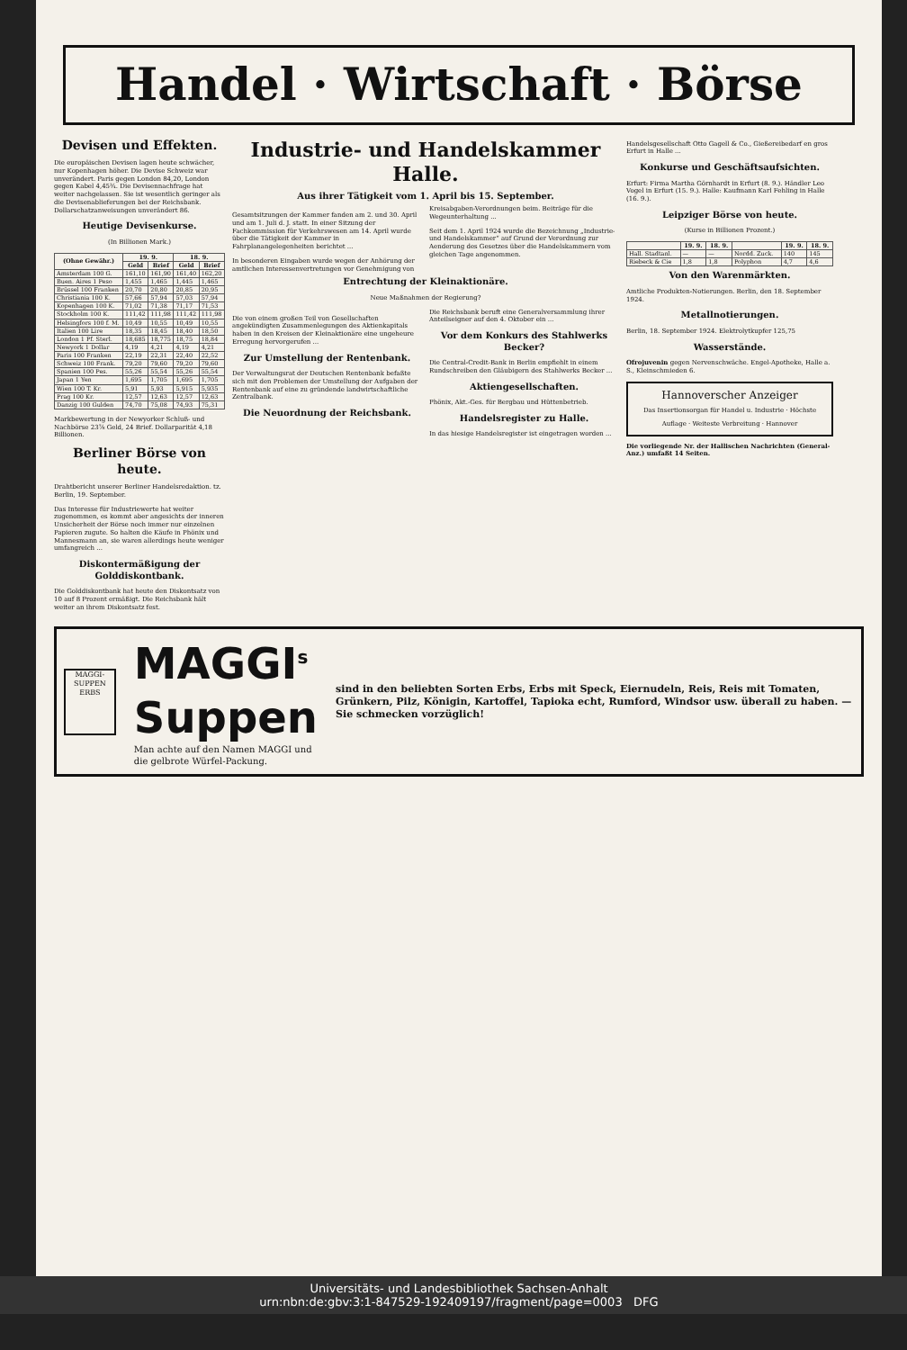Handel · Wirtschaft · Börse
Devisen und Effekten.
Die europäischen Devisen lagen heute schwächer, nur Kopenhagen höher. Die Devise Schweiz war unverändert. Paris gegen London 84,20, London gegen Kabel 4,45¾. Die Devisennachfrage hat weiter nachgelassen. Sie ist wesentlich geringer als die Devisenablieferungen bei der Reichsbank. Dollarschatzanweisungen unverändert 86.
Heutige Devisenkurse.
(In Billionen Mark.)
| (Ohne Gewähr.) | 19. 9. | | 18. 9. | |
| --- | --- | --- | --- | --- |
| | Geld | Brief | Geld | Brief |
| Amsterdam 100 G. | 161,10 | 161,90 | 161,40 | 162,20 |
| Buen. Aires 1 Peso | 1,455 | 1,465 | 1,445 | 1,465 |
| Brüssel 100 Franken | 20,70 | 20,80 | 20,85 | 20,95 |
| Christiania 100 K. | 57,66 | 57,94 | 57,03 | 57,94 |
| Kopenhagen 100 K. | 71,02 | 71,38 | 71,17 | 71,53 |
| Stockholm 100 K. | 111,42 | 111,98 | 111,42 | 111,98 |
| Helsingfors 100 f. M. | 10,49 | 10,55 | 10,49 | 10,55 |
| Italien 100 Lire | 18,35 | 18,45 | 18,40 | 18,50 |
| London 1 Pf. Sterl. | 18,685 | 18,775 | 18,75 | 18,84 |
| Newyork 1 Dollar | 4,19 | 4,21 | 4,19 | 4,21 |
| Paris 100 Franken | 22,19 | 22,31 | 22,40 | 22,52 |
| Schweiz 100 Frank. | 79,20 | 79,60 | 79,20 | 79,60 |
| Spanien 100 Pes. | 55,26 | 55,54 | 55,26 | 55,54 |
| Japan 1 Yen | 1,695 | 1,705 | 1,695 | 1,705 |
| Wien 100 T. Kr. | 5,91 | 5,93 | 5,915 | 5,935 |
| Prag 100 Kr. | 12,57 | 12,63 | 12,57 | 12,63 |
| Danzig 100 Gulden | 74,70 | 75,08 | 74,93 | 75,31 |
Markbewertung in der Newyorker Schluß- und Nachbörse 23⅞ Geld, 24 Brief. Dollarparität 4,18 Billionen.
Berliner Börse von heute.
Drahtbericht unserer Berliner Handelsredaktion. tz. Berlin, 19. September.
Das Interesse für Industriewerte hat weiter zugenommen, es kommt aber angesichts der inneren Unsicherheit der Börse noch immer nur einzelnen Papieren zugute. So halten die Käufe in Phönix und Mannesmann an, sie waren allerdings heute weniger umfangreich ...
Diskontermäßigung der Golddiskontbank.
Die Golddiskontbank hat heute den Diskontsatz von 10 auf 8 Prozent ermäßigt. Die Reichsbank hält weiter an ihrem Diskontsatz fest.
Industrie- und Handelskammer Halle.
Aus ihrer Tätigkeit vom 1. April bis 15. September.
Gesamtsitzungen der Kammer fanden am 2. und 30. April und am 1. Juli d. J. statt. In einer Sitzung der Fachkommission für Verkehrswesen am 14. April wurde über die Tätigkeit der Kammer in Fahrplanangelegenheiten berichtet ...
In besonderen Eingaben wurde wegen der Anhörung der amtlichen Interessenvertretungen vor Genehmigung von Kreisabgaben-Verordnungen beim. Beiträge für die Wegeunterhaltung ...
Seit dem 1. April 1924 wurde die Bezeichnung „Industrie- und Handelskammer“ auf Grund der Verordnung zur Aenderung des Gesetzes über die Handelskammern vom gleichen Tage angenommen.
Entrechtung der Kleinaktionäre.
Neue Maßnahmen der Regierung?
Die von einem großen Teil von Gesellschaften angekündigten Zusammenlegungen des Aktienkapitals haben in den Kreisen der Kleinaktionäre eine ungeheure Erregung hervorgerufen ...
Zur Umstellung der Rentenbank.
Der Verwaltungsrat der Deutschen Rentenbank befaßte sich mit den Problemen der Umstellung der Aufgaben der Rentenbank auf eine zu gründende landwirtschaftliche Zentralbank.
Die Neuordnung der Reichsbank.
Die Reichsbank beruft eine Generalversammlung ihrer Anteilseigner auf den 4. Oktober ein ...
Vor dem Konkurs des Stahlwerks Becker?
Die Central-Credit-Bank in Berlin empfiehlt in einem Rundschreiben den Gläubigern des Stahlwerks Becker ...
Aktiengesellschaften.
Phönix, Akt.-Ges. für Bergbau und Hüttenbetrieb.
Handelsregister zu Halle.
In das hiesige Handelsregister ist eingetragen worden ...
Handelsgesellschaft Otto Gagell & Co., Gießereibedarf en gros Erfurt in Halle ...
Konkurse und Geschäftsaufsichten.
Erfurt: Firma Martha Görnhardt in Erfurt (8. 9.). Händler Leo Vogel in Erfurt (15. 9.). Halle: Kaufmann Karl Fehling in Halle (16. 9.).
Leipziger Börse von heute.
(Kurse in Billionen Prozent.)
| | 19. 9. | 18. 9. | | 19. 9. | 18. 9. |
| --- | --- | --- | --- | --- | --- |
| Hall. Stadtanl. | — | — | Nordd. Zuck. | 140 | 145 |
| Riebeck & Cie | 1,8 | 1,8 | Polyphon | 4,7 | 4,6 |
Von den Warenmärkten.
Amtliche Produkten-Notierungen. Berlin, den 18. September 1924.
Metallnotierungen.
Berlin, 18. September 1924. Elektrolytkupfer 125,75
Wasserstände.
Ofrojuvenin gegen Nervenschwäche. Engel-Apotheke, Halle a. S., Kleinschmieden 6.
Hannoverscher Anzeiger
Das Insertionsorgan für Handel u. Industrie · Höchste Auflage · Weiteste Verbreitung · Hannover
Die vorliegende Nr. der Hallischen Nachrichten (General-Anz.) umfaßt 14 Seiten.
MAGGI-SUPPEN
ERBS
MAGGI<sup>s</sup> Suppen
Man achte auf den Namen MAGGI und die gelbrote Würfel-Packung.
sind in den beliebten Sorten Erbs, Erbs mit Speck, Eiernudeln, Reis, Reis mit Tomaten, Grünkern, Pilz, Königin, Kartoffel, Tapioka echt, Rumford, Windsor usw. überall zu haben. — Sie schmecken vorzüglich!
Universitäts- und Landesbibliothek Sachsen-Anhalt
urn:nbn:de:gbv:3:1-847529-192409197/fragment/page=0003 DFG